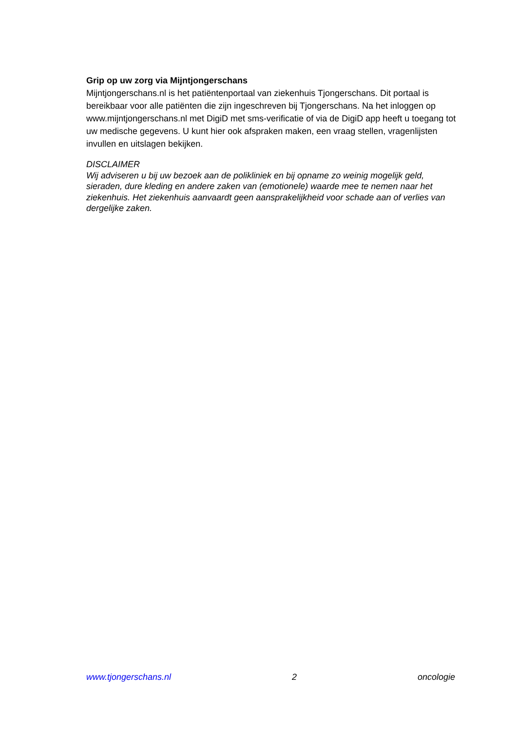Grip op uw zorg via Mijntjongerschans
Mijntjongerschans.nl is het patiëntenportaal van ziekenhuis Tjongerschans. Dit portaal is bereikbaar voor alle patiënten die zijn ingeschreven bij Tjongerschans. Na het inloggen op www.mijntjongerschans.nl met DigiD met sms-verificatie of via de DigiD app heeft u toegang tot uw medische gegevens. U kunt hier ook afspraken maken, een vraag stellen, vragenlijsten invullen en uitslagen bekijken.
DISCLAIMER
Wij adviseren u bij uw bezoek aan de polikliniek en bij opname zo weinig mogelijk geld, sieraden, dure kleding en andere zaken van (emotionele) waarde mee te nemen naar het ziekenhuis. Het ziekenhuis aanvaardt geen aansprakelijkheid voor schade aan of verlies van dergelijke zaken.
www.tjongerschans.nl 2 oncologie